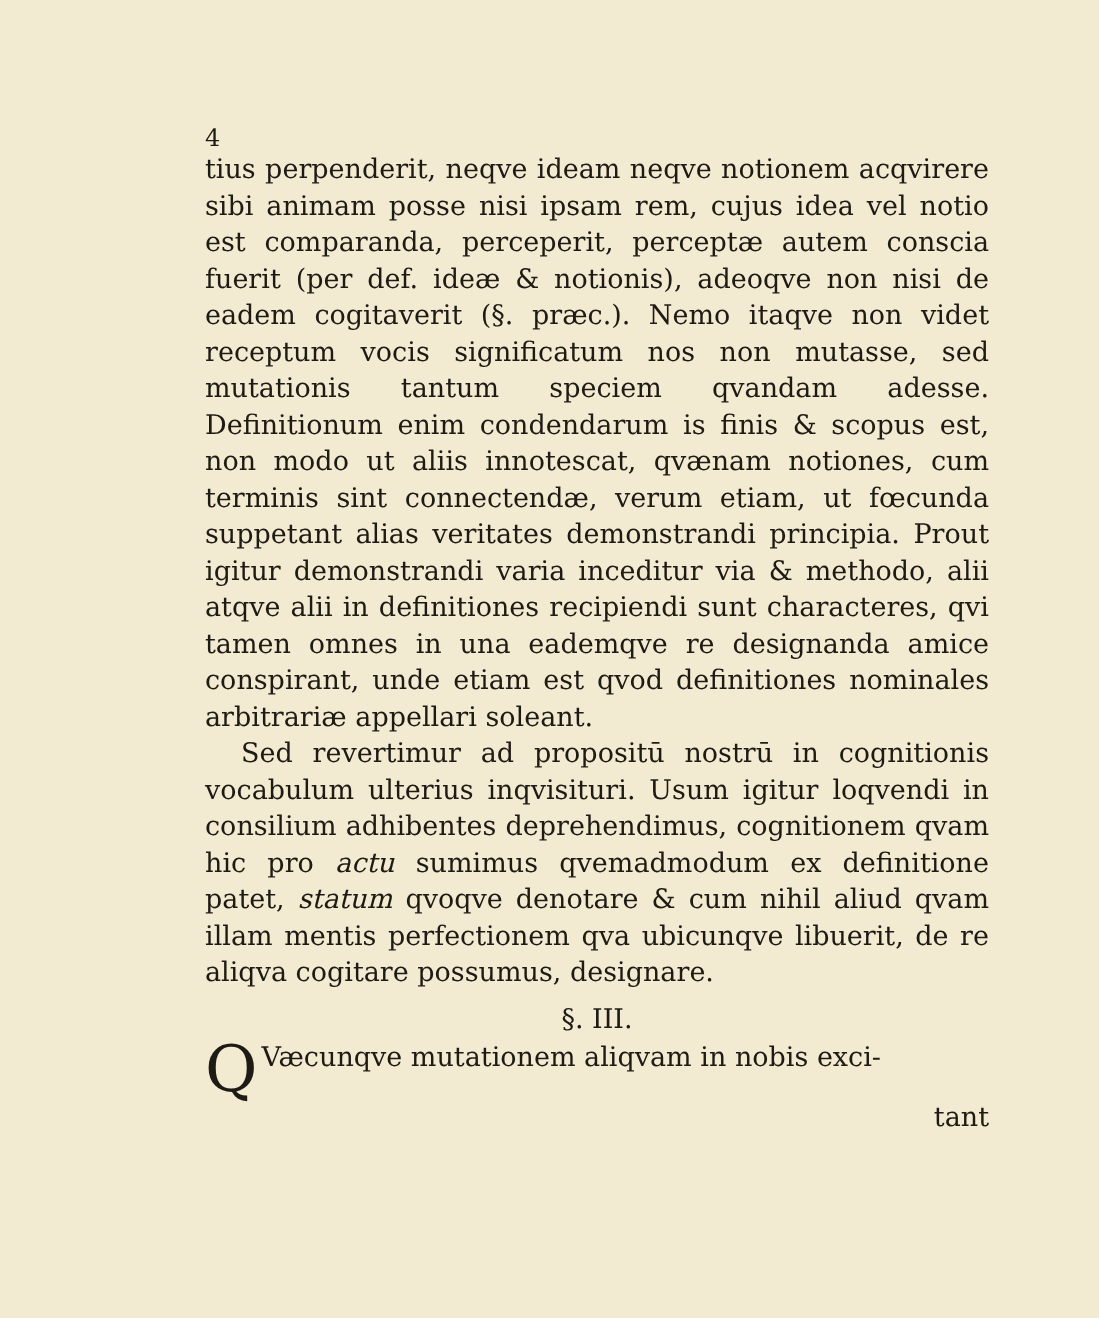4
tius perpenderit, neqve ideam neqve notionem acqvirere sibi animam posse nisi ipsam rem, cujus idea vel notio est comparanda, perceperit, perceptæ autem conscia fuerit (per def. ideæ & notionis), adeoqve non nisi de eadem cogitaverit (§. præc.). Nemo itaqve non videt receptum vocis significatum nos non mutasse, sed mutationis tantum speciem qvandam adesse. Definitionum enim condendarum is finis & scopus est, non modo ut aliis innotescat, qvænam notiones, cum terminis sint connectendæ, verum etiam, ut fœcunda suppetant alias veritates demonstrandi principia. Prout igitur demonstrandi varia inceditur via & methodo, alii atqve alii in definitiones recipiendi sunt characteres, qvi tamen omnes in una eademqve re designanda amice conspirant, unde etiam est qvod definitiones nominales arbitrariæ appellari soleant.
Sed revertimur ad propositū nostrū in cognitionis vocabulum ulterius inqvisituri. Usum igitur loqvendi in consilium adhibentes deprehendimus, cognitionem qvam hic pro actu sumimus qvemadmodum ex definitione patet, statum qvoqve denotare & cum nihil aliud qvam illam mentis perfectionem qva ubicunqve libuerit, de re aliqva cogitare possumus, designare.
§. III.
QVæcunqve mutationem aliqvam in nobis exci-
tant